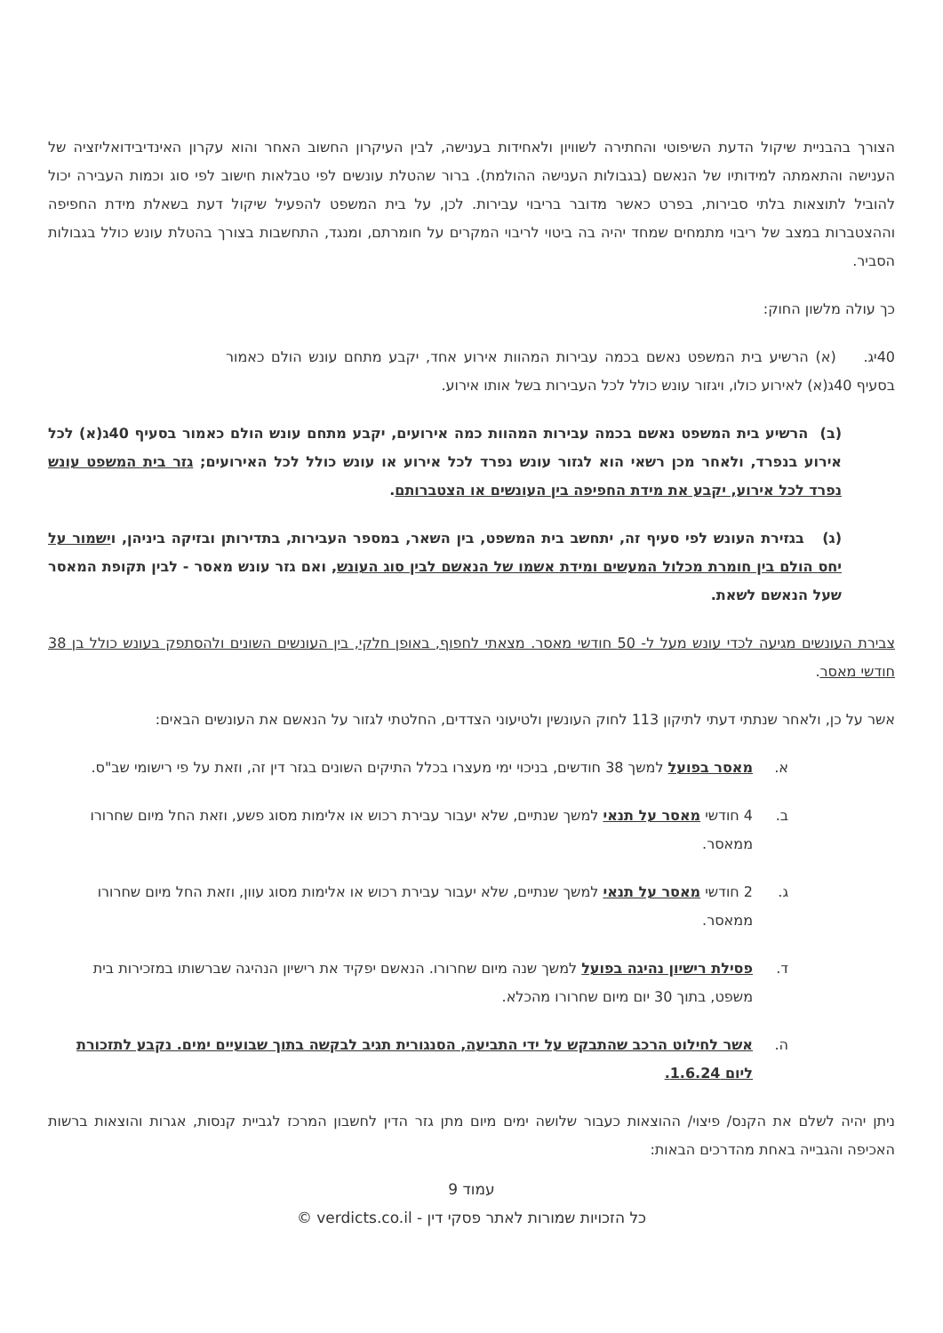הצורך בהבניית שיקול הדעת השיפוטי והחתירה לשוויון ולאחידות בענישה, לבין העיקרון החשוב האחר והוא עקרון האינדיבידואליזציה של הענישה והתאמתה למידותיו של הנאשם (בגבולות הענישה ההולמת). ברור שהטלת עונשים לפי טבלאות חישוב לפי סוג וכמות העבירה יכול להוביל לתוצאות בלתי סבירות, בפרט כאשר מדובר בריבוי עבירות. לכן, על בית המשפט להפעיל שיקול דעת בשאלת מידת החפיפה וההצטברות במצב של ריבוי מתמחים שמחד יהיה בה ביטוי לריבוי המקרים על חומרתם, ומנגד, התחשבות בצורך בהטלת עונש כולל בגבולות הסביר.
כך עולה מלשון החוק:
40יג. (א) הרשיע בית המשפט נאשם בכמה עבירות המהוות אירוע אחד, יקבע מתחם עונש הולם כאמור בסעיף 40ג(א) לאירוע כולו, ויגזור עונש כולל לכל העבירות בשל אותו אירוע.
(ב) הרשיע בית המשפט נאשם בכמה עבירות המהוות כמה אירועים, יקבע מתחם עונש הולם כאמור בסעיף 40ג(א) לכל אירוע בנפרד, ולאחר מכן רשאי הוא לגזור עונש נפרד לכל אירוע או עונש כולל לכל האירועים; גזר בית המשפט עונש נפרד לכל אירוע, יקבע את מידת החפיפה בין העונשים או הצטברותם.
(ג) בגזירת העונש לפי סעיף זה, יתחשב בית המשפט, בין השאר, במספר העבירות, בתדירותן ובזיקה ביניהן, וישמור על יחס הולם בין חומרת מכלול המעשים ומידת אשמו של הנאשם לבין סוג העונש, ואם גזר עונש מאסר - לבין תקופת המאסר שעל הנאשם לשאת.
צבירת העונשים מגיעה לכדי עונש מעל ל- 50 חודשי מאסר. מצאתי לחפוף, באופן חלקי, בין העונשים השונים ולהסתפק בעונש כולל בן 38 חודשי מאסר.
אשר על כן, ולאחר שנתתי דעתי לתיקון 113 לחוק העונשין ולטיעוני הצדדים, החלטתי לגזור על הנאשם את העונשים הבאים:
א. מאסר בפועל למשך 38 חודשים, בניכוי ימי מעצרו בכלל התיקים השונים בגזר דין זה, וזאת על פי רישומי שב"ס.
ב. 4 חודשי מאסר על תנאי למשך שנתיים, שלא יעבור עבירת רכוש או אלימות מסוג פשע, וזאת החל מיום שחרורו ממאסר.
ג. 2 חודשי מאסר על תנאי למשך שנתיים, שלא יעבור עבירת רכוש או אלימות מסוג עוון, וזאת החל מיום שחרורו ממאסר.
ד. פסילת רישיון נהיגה בפועל למשך שנה מיום שחרורו. הנאשם יפקיד את רישיון הנהיגה שברשותו במזכירות בית משפט, בתוך 30 יום מיום שחרורו מהכלא.
ה. אשר לחילוט הרכב שהתבקש על ידי התביעה, הסנגורית תגיב לבקשה בתוך שבועיים ימים. נקבע לתזכורת ליום 1.6.24.
ניתן יהיה לשלם את הקנס/ פיצוי/ ההוצאות כעבור שלושה ימים מיום מתן גזר הדין לחשבון המרכז לגביית קנסות, אגרות והוצאות ברשות האכיפה והגבייה באחת מהדרכים הבאות:
עמוד 9
כל הזכויות שמורות לאתר פסקי דין - verdicts.co.il ©